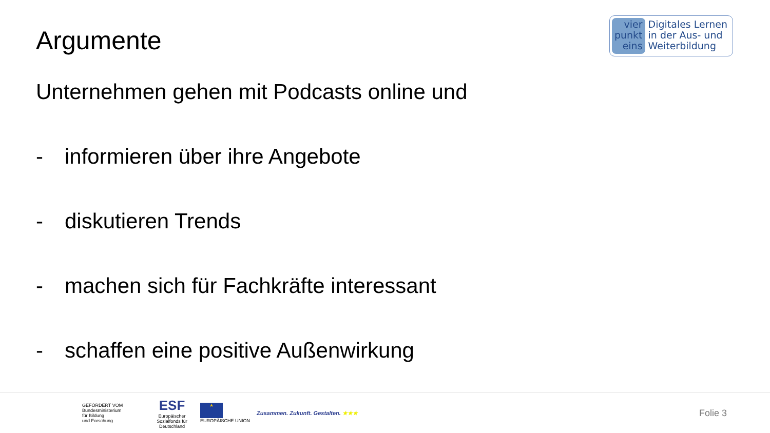Argumente
vier
punkt
eins
Digitales Lernen
in der Aus- und
Weiterbildung
Unternehmen gehen mit Podcasts online und
- informieren über ihre Angebote
- diskutieren Trends
- machen sich für Fachkräfte interessant
- schaffen eine positive Außenwirkung
GEFÖRDERT VOM
Bundesministerium
für Bildung
und Forschung
ESF
Europäischer Sozialfonds für Deutschland
★
EUROPÄISCHE UNION
Zusammen. Zukunft. Gestalten. ★★★
Folie 3